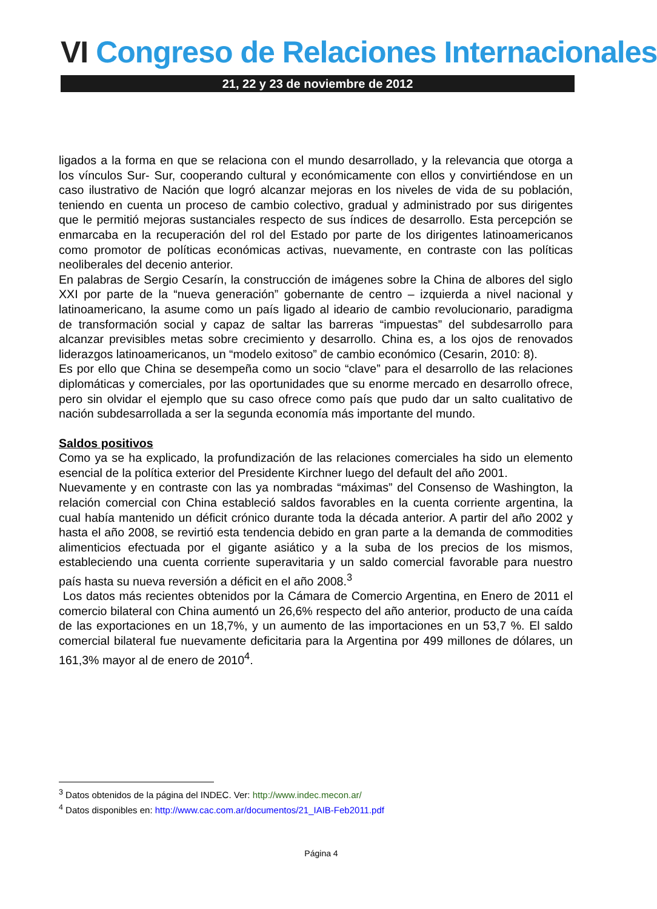VI Congreso de Relaciones Internacionales
21, 22 y 23 de noviembre de 2012
ligados a la forma en que se relaciona con el mundo desarrollado, y la relevancia que otorga a los vínculos Sur- Sur, cooperando cultural y económicamente con ellos y convirtiéndose en un caso ilustrativo de Nación que logró alcanzar mejoras en los niveles de vida de su población, teniendo en cuenta un proceso de cambio colectivo, gradual y administrado por sus dirigentes que le permitió mejoras sustanciales respecto de sus índices de desarrollo. Esta percepción se enmarcaba en la recuperación del rol del Estado por parte de los dirigentes latinoamericanos como promotor de políticas económicas activas, nuevamente, en contraste con las políticas neoliberales del decenio anterior.
En palabras de Sergio Cesarín, la construcción de imágenes sobre la China de albores del siglo XXI por parte de la “nueva generación” gobernante de centro – izquierda a nivel nacional y latinoamericano, la asume como un país ligado al ideario de cambio revolucionario, paradigma de transformación social y capaz de saltar las barreras “impuestas” del subdesarrollo para alcanzar previsibles metas sobre crecimiento y desarrollo. China es, a los ojos de renovados liderazgos latinoamericanos, un “modelo exitoso” de cambio económico (Cesarin, 2010: 8).
Es por ello que China se desempeña como un socio “clave” para el desarrollo de las relaciones diplomáticas y comerciales, por las oportunidades que su enorme mercado en desarrollo ofrece, pero sin olvidar el ejemplo que su caso ofrece como país que pudo dar un salto cualitativo de nación subdesarrollada a ser la segunda economía más importante del mundo.
Saldos positivos
Como ya se ha explicado, la profundización de las relaciones comerciales ha sido un elemento esencial de la política exterior del Presidente Kirchner luego del default del año 2001.
Nuevamente y en contraste con las ya nombradas “máximas” del Consenso de Washington, la relación comercial con China estableció saldos favorables en la cuenta corriente argentina, la cual había mantenido un déficit crónico durante toda la década anterior. A partir del año 2002 y hasta el año 2008, se revirtió esta tendencia debido en gran parte a la demanda de commodities alimenticios efectuada por el gigante asiático y a la suba de los precios de los mismos, estableciendo una cuenta corriente superavitaria y un saldo comercial favorable para nuestro país hasta su nueva reversión a déficit en el año 2008.<sup>3</sup>
Los datos más recientes obtenidos por la Cámara de Comercio Argentina, en Enero de 2011 el comercio bilateral con China aumentó un 26,6% respecto del año anterior, producto de una caída de las exportaciones en un 18,7%, y un aumento de las importaciones en un 53,7 %. El saldo comercial bilateral fue nuevamente deficitaria para la Argentina por 499 millones de dólares, un 161,3% mayor al de enero de 2010<sup>4</sup>.
<sup>3</sup> Datos obtenidos de la página del INDEC. Ver: http://www.indec.mecon.ar/
<sup>4</sup> Datos disponibles en: http://www.cac.com.ar/documentos/21_IAIB-Feb2011.pdf
Página 4